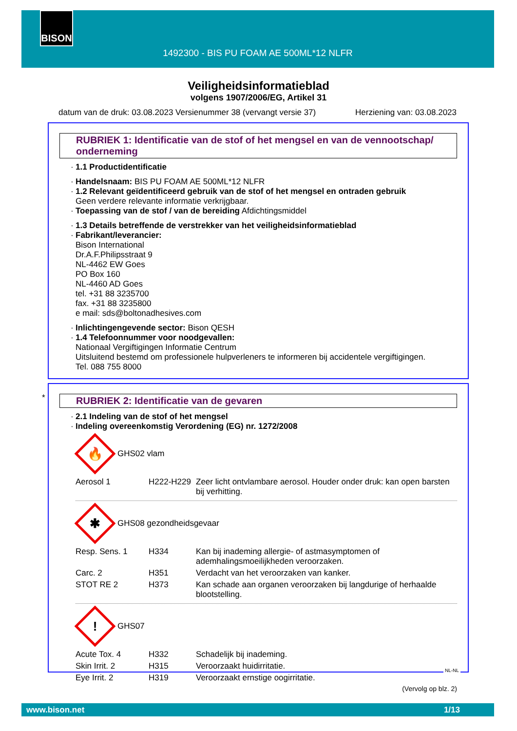BISON
1492300 - BIS PU FOAM AE 500ML*12 NLFR
Veiligheidsinformatieblad
volgens 1907/2006/EG, Artikel 31
datum van de druk: 03.08.2023 Versienummer 38 (vervangt versie 37) Herziening van: 03.08.2023
RUBRIEK 1: Identificatie van de stof of het mengsel en van de vennootschap/ onderneming
· 1.1 Productidentificatie
· Handelsnaam: BIS PU FOAM AE 500ML*12 NLFR
· 1.2 Relevant geïdentificeerd gebruik van de stof of het mengsel en ontraden gebruik
Geen verdere relevante informatie verkrijgbaar.
· Toepassing van de stof / van de bereiding Afdichtingsmiddel
· 1.3 Details betreffende de verstrekker van het veiligheidsinformatieblad
· Fabrikant/leverancier:
Bison International
Dr.A.F.Philipsstraat 9
NL-4462 EW Goes
PO Box 160
NL-4460 AD Goes
tel. +31 88 3235700
fax. +31 88 3235800
e mail: sds@boltonadhesives.com
· Inlichtingengevende sector: Bison QESH
· 1.4 Telefoonnummer voor noodgevallen:
Nationaal Vergiftigingen Informatie Centrum
Uitsluitend bestemd om professionele hulpverleners te informeren bij accidentele vergiftigingen.
Tel. 088 755 8000
*
RUBRIEK 2: Identificatie van de gevaren
· 2.1 Indeling van de stof of het mengsel
· Indeling overeenkomstig Verordening (EG) nr. 1272/2008
🔥
GHS02 vlam
| Aerosol 1 | H222-H229 | Zeer licht ontvlambare aerosol. Houder onder druk: kan open barsten bij verhitting. |
✱
GHS08 gezondheidsgevaar
| Resp. Sens. 1 | H334 | Kan bij inademing allergie- of astmasymptomen of ademhalingsmoeilijkheden veroorzaken. |
| Carc. 2 | H351 | Verdacht van het veroorzaken van kanker. |
| STOT RE 2 | H373 | Kan schade aan organen veroorzaken bij langdurige of herhaalde blootstelling. |
!
GHS07
| Acute Tox. 4 | H332 | Schadelijk bij inademing. |
| Skin Irrit. 2 | H315 | Veroorzaakt huidirritatie. |
| Eye Irrit. 2 | H319 | Veroorzaakt ernstige oogirritatie. |
(Vervolg op blz. 2)
NL-NL
www.bison.net 1/13